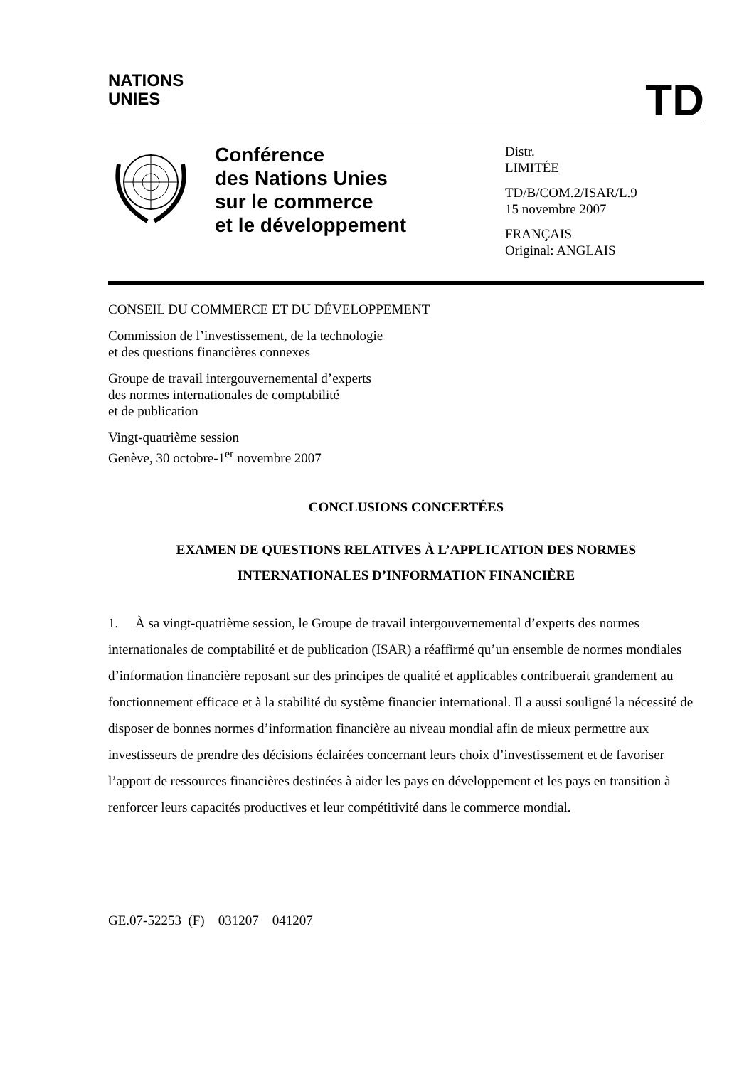NATIONS
UNIES
TD
Conférence
des Nations Unies
sur le commerce
et le développement
Distr.
LIMITÉE
TD/B/COM.2/ISAR/L.9
15 novembre 2007
FRANÇAIS
Original: ANGLAIS
CONSEIL DU COMMERCE ET DU DÉVELOPPEMENT
Commission de l’investissement, de la technologie
et des questions financières connexes
Groupe de travail intergouvernemental d’experts
des normes internationales de comptabilité
et de publication
Vingt-quatrième session
Genève, 30 octobre-1<sup>er</sup> novembre 2007
CONCLUSIONS CONCERTÉES
EXAMEN DE QUESTIONS RELATIVES À L’APPLICATION DES NORMES
INTERNATIONALES D’INFORMATION FINANCIÈRE
1. À sa vingt-quatrième session, le Groupe de travail intergouvernemental d’experts des normes internationales de comptabilité et de publication (ISAR) a réaffirmé qu’un ensemble de normes mondiales d’information financière reposant sur des principes de qualité et applicables contribuerait grandement au fonctionnement efficace et à la stabilité du système financier international. Il a aussi souligné la nécessité de disposer de bonnes normes d’information financière au niveau mondial afin de mieux permettre aux investisseurs de prendre des décisions éclairées concernant leurs choix d’investissement et de favoriser l’apport de ressources financières destinées à aider les pays en développement et les pays en transition à renforcer leurs capacités productives et leur compétitivité dans le commerce mondial.
GE.07-52253 (F) 031207 041207